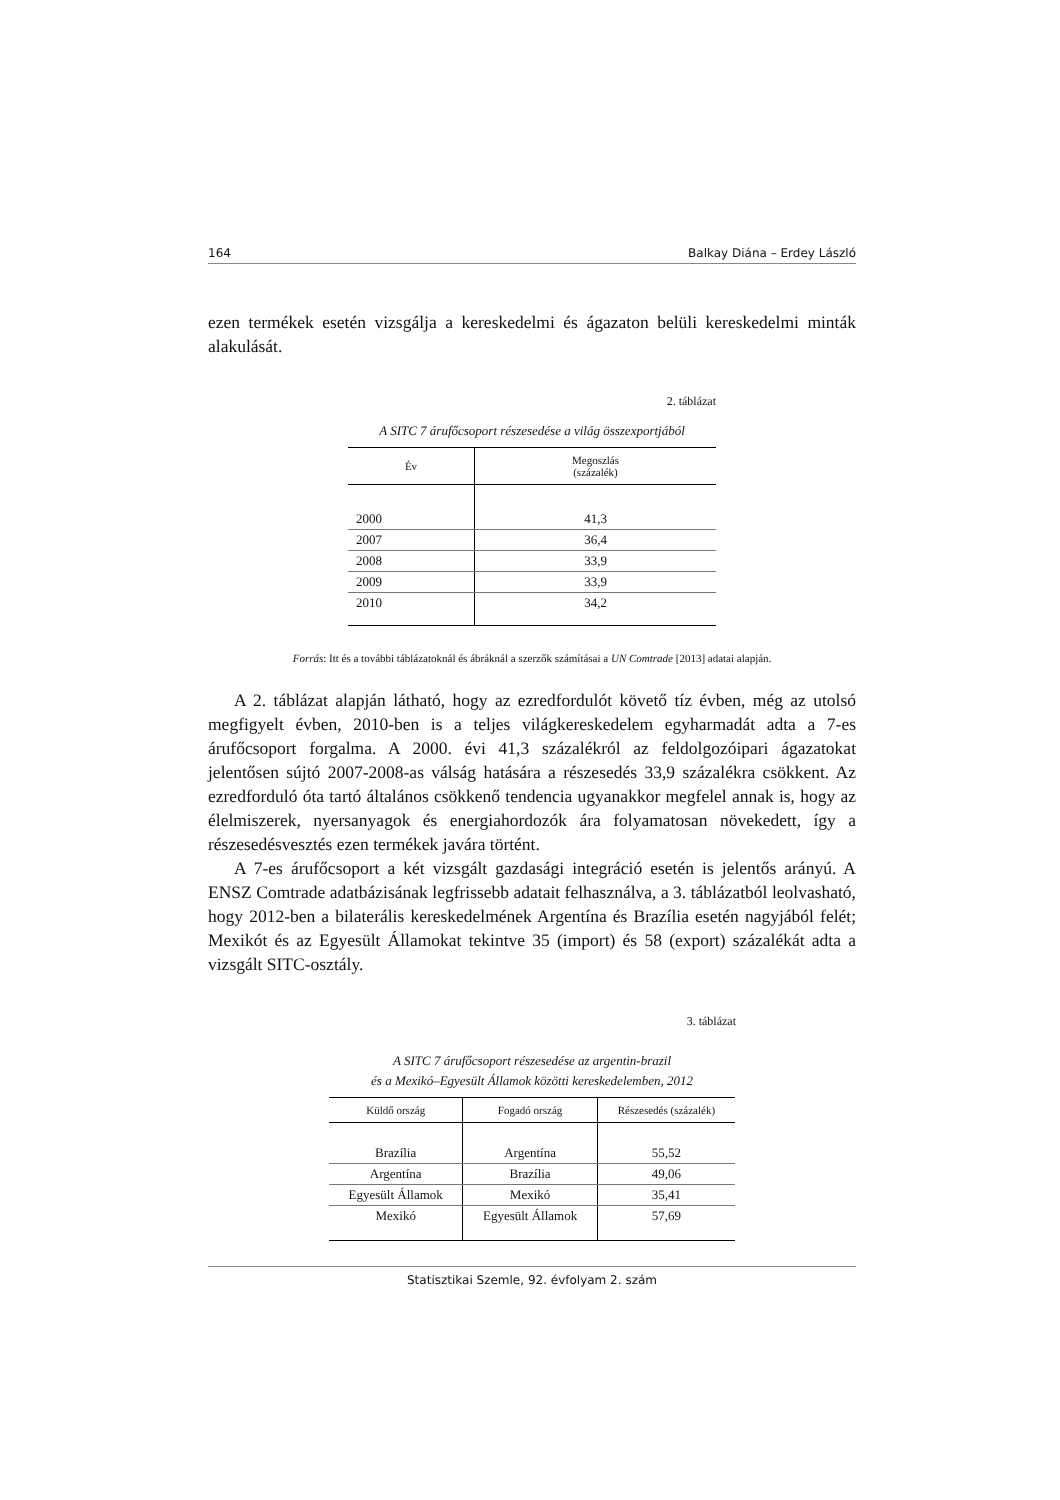164 Balkay Diána – Erdey László
ezen termékek esetén vizsgálja a kereskedelmi és ágazaton belüli kereskedelmi minták alakulását.
2. táblázat
A SITC 7 árufőcsoport részesedése a világ összexportjából
| Év | Megoszlás (százalék) |
| --- | --- |
| 2000 | 41,3 |
| 2007 | 36,4 |
| 2008 | 33,9 |
| 2009 | 33,9 |
| 2010 | 34,2 |
Forrás: Itt és a további táblázatoknál és ábráknál a szerzők számításai a UN Comtrade [2013] adatai alapján.
A 2. táblázat alapján látható, hogy az ezredfordulót követő tíz évben, még az utolsó megfigyelt évben, 2010-ben is a teljes világkereskedelem egyharmadát adta a 7-es árufőcsoport forgalma. A 2000. évi 41,3 százalékról az feldolgozóipari ágazatokat jelentősen sújtó 2007-2008-as válság hatására a részesedés 33,9 százalékra csökkent. Az ezredforduló óta tartó általános csökkenő tendencia ugyanakkor megfelel annak is, hogy az élelmiszerek, nyersanyagok és energiahordozók ára folyamatosan növekedett, így a részesedésvesztés ezen termékek javára történt.
A 7-es árufőcsoport a két vizsgált gazdasági integráció esetén is jelentős arányú. A ENSZ Comtrade adatbázisának legfrissebb adatait felhasználva, a 3. táblázatból leolvasható, hogy 2012-ben a bilaterális kereskedelmének Argentína és Brazília esetén nagyjából felét; Mexikót és az Egyesült Államokat tekintve 35 (import) és 58 (export) százalékát adta a vizsgált SITC-osztály.
3. táblázat
A SITC 7 árufőcsoport részesedése az argentin-brazil
és a Mexikó–Egyesült Államok közötti kereskedelemben, 2012
| Küldő ország | Fogadó ország | Részesedés (százalék) |
| --- | --- | --- |
| Brazília | Argentína | 55,52 |
| Argentína | Brazília | 49,06 |
| Egyesült Államok | Mexikó | 35,41 |
| Mexikó | Egyesült Államok | 57,69 |
Statisztikai Szemle, 92. évfolyam 2. szám